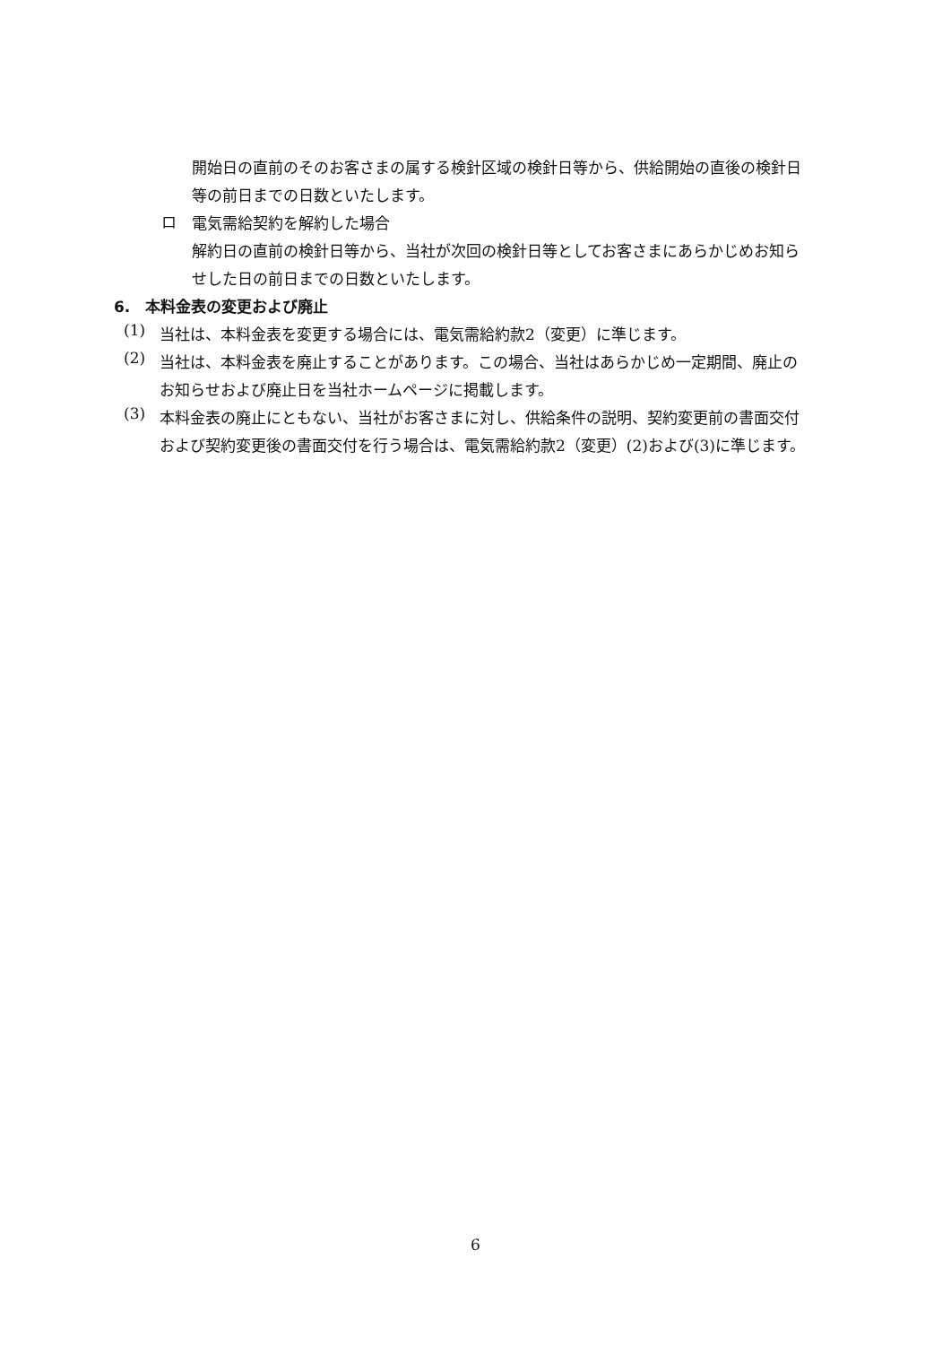開始日の直前のそのお客さまの属する検針区域の検針日等から、供給開始の直後の検針日等の前日までの日数といたします。
ロ
電気需給契約を解約した場合
解約日の直前の検針日等から、当社が次回の検針日等としてお客さまにあらかじめお知らせした日の前日までの日数といたします。
6.　本料金表の変更および廃止
(1)
当社は、本料金表を変更する場合には、電気需給約款2（変更）に準じます。
(2)
当社は、本料金表を廃止することがあります。この場合、当社はあらかじめ一定期間、廃止のお知らせおよび廃止日を当社ホームページに掲載します。
(3)
本料金表の廃止にともない、当社がお客さまに対し、供給条件の説明、契約変更前の書面交付および契約変更後の書面交付を行う場合は、電気需給約款2（変更）(2)および(3)に準じます。
6